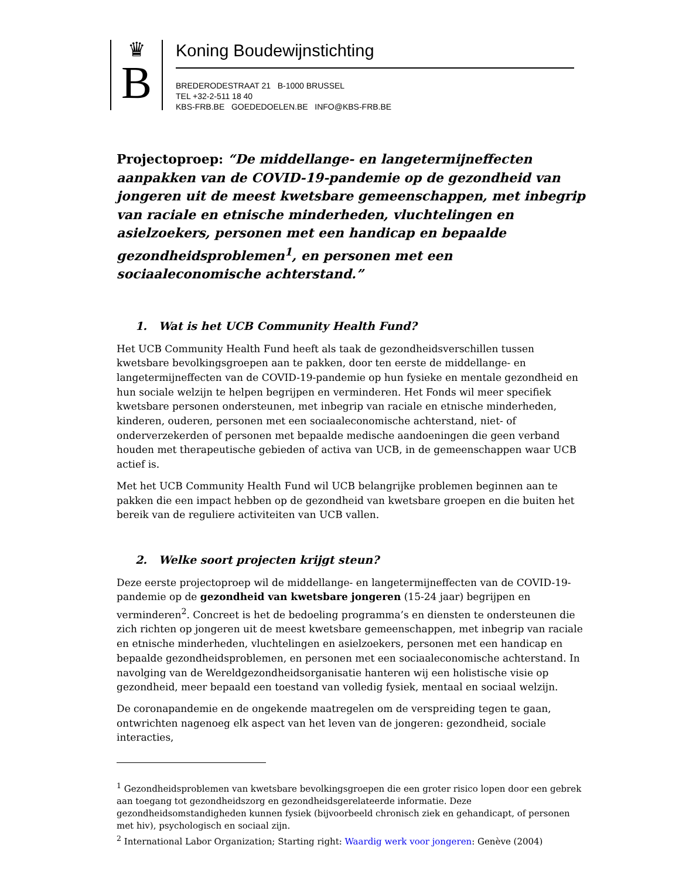♛
B
Koning Boudewijnstichting
BREDERODESTRAAT 21 B-1000 BRUSSEL
TEL +32-2-511 18 40
KBS-FRB.BE GOEDEDOELEN.BE INFO@KBS-FRB.BE
Projectoproep: “De middellange- en langetermijneffecten aanpakken van de COVID-19-pandemie op de gezondheid van jongeren uit de meest kwetsbare gemeenschappen, met inbegrip van raciale en etnische minderheden, vluchtelingen en asielzoekers, personen met een handicap en bepaalde gezondheidsproblemen<sup>1</sup>, en personen met een sociaaleconomische achterstand.”
1. Wat is het UCB Community Health Fund?
Het UCB Community Health Fund heeft als taak de gezondheidsverschillen tussen kwetsbare bevolkingsgroepen aan te pakken, door ten eerste de middellange- en langetermijneffecten van de COVID-19-pandemie op hun fysieke en mentale gezondheid en hun sociale welzijn te helpen begrijpen en verminderen. Het Fonds wil meer specifiek kwetsbare personen ondersteunen, met inbegrip van raciale en etnische minderheden, kinderen, ouderen, personen met een sociaaleconomische achterstand, niet- of onderverzekerden of personen met bepaalde medische aandoeningen die geen verband houden met therapeutische gebieden of activa van UCB, in de gemeenschappen waar UCB actief is.
Met het UCB Community Health Fund wil UCB belangrijke problemen beginnen aan te pakken die een impact hebben op de gezondheid van kwetsbare groepen en die buiten het bereik van de reguliere activiteiten van UCB vallen.
2. Welke soort projecten krijgt steun?
Deze eerste projectoproep wil de middellange- en langetermijneffecten van de COVID-19-pandemie op de gezondheid van kwetsbare jongeren (15-24 jaar) begrijpen en verminderen<sup>2</sup>. Concreet is het de bedoeling programma’s en diensten te ondersteunen die zich richten op jongeren uit de meest kwetsbare gemeenschappen, met inbegrip van raciale en etnische minderheden, vluchtelingen en asielzoekers, personen met een handicap en bepaalde gezondheidsproblemen, en personen met een sociaaleconomische achterstand. In navolging van de Wereldgezondheidsorganisatie hanteren wij een holistische visie op gezondheid, meer bepaald een toestand van volledig fysiek, mentaal en sociaal welzijn.
De coronapandemie en de ongekende maatregelen om de verspreiding tegen te gaan, ontwrichten nagenoeg elk aspect van het leven van de jongeren: gezondheid, sociale interacties,
<sup>1</sup> Gezondheidsproblemen van kwetsbare bevolkingsgroepen die een groter risico lopen door een gebrek aan toegang tot gezondheidszorg en gezondheidsgerelateerde informatie. Deze gezondheidsomstandigheden kunnen fysiek (bijvoorbeeld chronisch ziek en gehandicapt, of personen met hiv), psychologisch en sociaal zijn.
<sup>2</sup> International Labor Organization; Starting right: Waardig werk voor jongeren: Genève (2004)